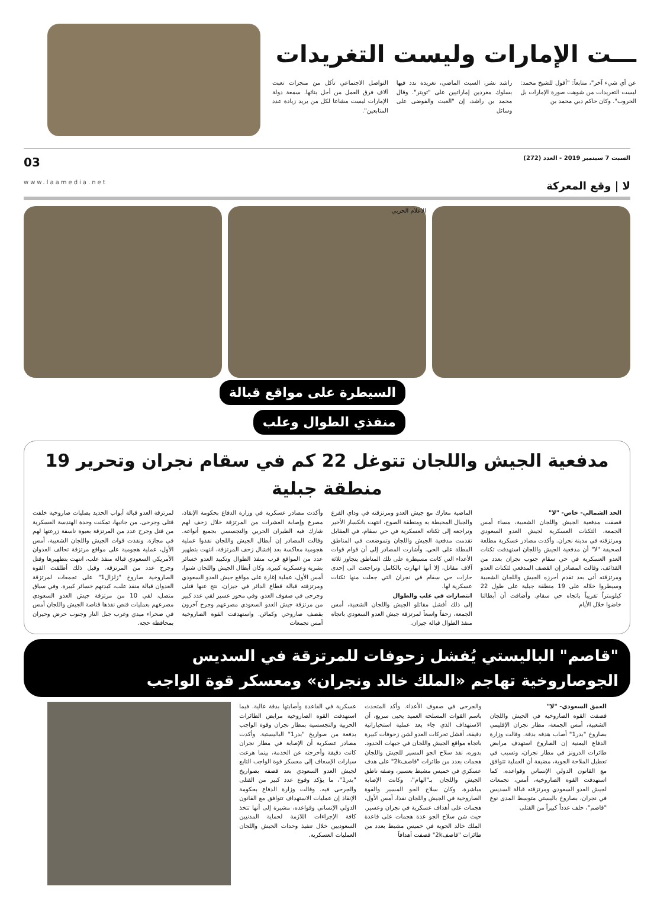ـــت الإمارات وليست التغريدات
عن أي شيء آخر"، متابعاً: "أقول للشيخ محمد: ليست التغريدات من شوهت صورة الإمارات بل الحروب". وكان حاكم دبي محمد بن
راشد نشر، السبت الماضي، تغريدة ندد فيها بسلوك مغردين إماراتيين على "تويتر". وقال محمد بن راشد، إن "العبث والفوضى على وسائل
التواصل الاجتماعي تأكل من منجزات تعبت آلاف فرق العمل من أجل بنائها. سمعة دولة الإمارات ليست مشاعا لكل من يريد زيادة عدد المتابعين".
السبت 7 سبتمبر 2019 - العدد (272) 03
لا | وقع المعركة www.laamedia.net
الاعلام الحربي
السيطرة على مواقع قبالة
منفذي الطوال وعلب
مدفعية الجيش واللجان تتوغل 22 كم في سقام نجران وتحرير 19 منطقة جبلية
الحد الشمالي- خاص- "لا"
قصفت مدفعية الجيش واللجان الشعبية، مساء أمس الجمعة، الثكنات العسكرية لجيش العدو السعودي ومرتزقته في مدينة نجران. وأكدت مصادر عسكرية مطلعة لصحيفة "لا" أن مدفعية الجيش واللجان استهدفت ثكنات العدو العسكرية في حي سقام جنوب نجران بعدد من القذائف. وقالت المصادر إن القصف المدفعي لثكنات العدو ومرتزقته أتى بعد تقدم أحرزه الجيش واللجان الشعبية وسيطروا خلاله على 19 منطقة جبلية على طول 22 كيلومتراً تقريباً باتجاه حي سقام. وأضافت أن أبطالنا خاضوا خلال الأيام
الماضية معارك مع جيش العدو ومرتزقته في وداي الفرع والجبال المحيطة به ومنطقة الصوح، انتهت بانكسار الأخير وتراجعه إلى ثكناته العسكرية في حي سقام، في المقابل تقدمت مدفعية الجيش واللجان وتموضعت في المناطق المطلة على الحي. وأشارت المصادر إلى أن قوام قوات الأعداء التي كانت مسيطرة على تلك المناطق يتجاوز ثلاثة آلاف مقاتل، إلا أنها انهارت بالكامل وتراجعت الى إحدى حارات حي سقام في نجران التي جعلت منها ثكنات عسكرية لها.
انتصارات في علب والطوال
إلى ذلك أفشل مقاتلو الجيش واللجان الشعبية، أمس الجمعة، زحفاً واسعاً لمرتزقة جيش العدو السعودي باتجاه منفذ الطوال قبالة جيزان.
وأكدت مصادر عسكرية في وزارة الدفاع بحكومة الإنقاذ، مصرع وإصابة العشرات من المرتزقة خلال زحف لهم شارك فيه الطيران الحربي والتجسسي بجميع أنواعه. وقالت المصادر إن أبطال الجيش واللجان نفذوا عملية هجومية معاكسة بعد إفشال زحف المرتزقة، انتهت بتطهير عدد من المواقع قرب منفذ الطوال وتكبيد العدو خسائر بشرية وعسكرية كبيرة. وكان أبطال الجيش واللجان شنوا، أمس الأول، عملية إغارة على مواقع جيش العدو السعودي ومرتزقته قبالة قطاع الدائر في جيزان، نتج عنها قتلى وجرحى في صفوف العدو. وفي محور عسير لقي عدد كبير من مرتزقة جيش العدو السعودي مصرعهم وجرح آخرون بقصف صاروخي وكمائن. واستهدفت القوة الصاروخية أمس تجمعات
لمرتزقة العدو قبالة أبواب الحديد بصليات صاروخية خلفت قتلى وجرحى. من جانبها، تمكنت وحدة الهندسة العسكرية من قتل وجرح عدد من المرتزقة بعبوة ناسفة زرعتها لهم في مجازة. ونفذت قوات الجيش واللجان الشعبية، أمس الأول، عملية هجومية على مواقع مرتزقة تحالف العدوان الأمريكي السعودي قبالة منفذ علب، انتهت بتطهيرها وقتل وجرح عدد من المرتزقة. وقبل ذلك أطلقت القوة الصاروخية صاروخ "زلزال1" على تجمعات لمرتزقة العدوان قبالة منفذ علب، كبدتهم خسائر كبيرة. وفي سياق متصل، لقي 10 من مرتزقة جيش العدو السعودي مصرعهم بعمليات قنص نفذها قناصة الجيش واللجان أمس في صحراء ميدي وغرب جبل النار وجنوب حرض وحيران بمحافظة حجة.
"قاصم" الباليستي يُفشل زحوفات للمرتزقة في السديس
الجوصاروخية تهاجم «الملك خالد ونجران» ومعسكر قوة الواجب
العمق السعودي- "لا"
قصفت القوة الصاروخية في الجيش واللجان الشعبية، أمس الجمعة، مطار نجران الإقليمي بصاروخ "بدر1" أصاب هدفه بدقة. وقالت وزارة الدفاع اليمنية إن الصاروخ استهدف مرابض طائرات الدرونز في مطار نجران، وتسبب في تعطيل الملاحة الجوية، مضيفة أن العملية تتوافق مع القانون الدولي الإنساني وقواعده. كما استهدفت القوة الصاروخية، أمس، تجمعات لجيش العدو السعودي ومرتزقته قبالة السديس في نجران، بصاروخ باليستي متوسط المدى نوع "قاصم"، خلف عدداً كبيراً من القتلى
والجرحى في صفوف الأعداء. وأكد المتحدث باسم القوات المسلحة العميد يحيى سريع، أن الاستهداف الذي جاء بعد عملية استخباراتية دقيقة، أفشل تحركات العدو لشن زحوفات كبيرة باتجاه مواقع الجيش واللجان في جبهات الحدود. بدوره، نفذ سلاح الجو المسير للجيش واللجان هجمات بعدد من طائرات "قاصف2k" على هدف عسكري في خميس مشيط بعسير، وصفه ناطق الجيش واللجان بـ"الهام"، وكانت الإصابة مباشرة. وكان سلاح الجو المسير والقوة الصاروخية في الجيش واللجان نفذا، أمس الأول، هجمات على أهداف عسكرية في نجران وعسير. حيث شن سلاح الجو عدة هجمات على قاعدة الملك خالد الجوية في خميس مشيط بعدد من طائرات "قاصف2k" قصفت أهدافاً
عسكرية في القاعدة وأصابتها بدقة عالية. فيما استهدفت القوة الصاروخية مرابض الطائرات الحربية والتجسسية بمطار نجران وقوة الواجب بدفعة من صواريخ "بدر1" الباليستية. وأكدت مصادر عسكرية أن الإصابة في مطار نجران كانت دقيقة وأخرجته عن الخدمة، بينما هرعت سيارات الإسعاف إلى معسكر قوة الواجب التابع لجيش العدو السعودي بعد قصفه بصواريخ "بدر1"، ما يؤكد وقوع عدد كبير من القتلى والجرحى فيه. وقالت وزارة الدفاع بحكومة الإنقاذ إن عمليات الاستهداف تتوافق مع القانون الدولي الإنساني وقواعده، مشيرة إلى أنها تتخذ كافة الإجراءات اللازمة لحماية المدنيين السعوديين خلال تنفيذ وحدات الجيش واللجان العمليات العسكرية.